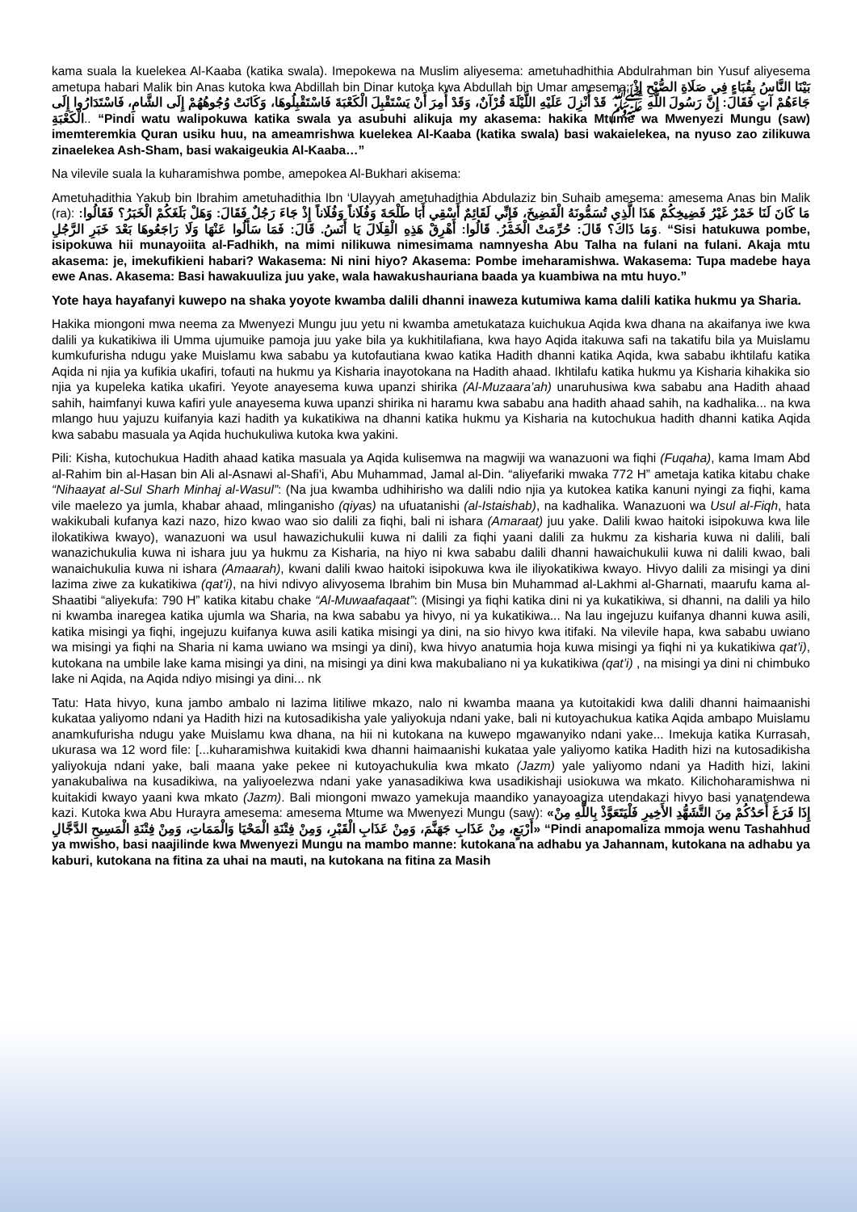kama suala la kuelekea Al-Kaaba (katika swala). Imepokewa na Muslim aliyesema: ametuhadhithia Abdulrahman bin Yusuf aliyesema ametupa habari Malik bin Anas kutoka kwa Abdillah bin Dinar kutoka kwa Abdullah bin Umar amesema: بَيْنَا النَّاسُ بِقُبَاءٍ فِي صَلَاةِ الصُّبْحِ إِذْ جَاءَهُمْ آتٍ فَقَالَ: إِنَّ رَسُولَ اللَّهِ ﷺ قَدْ أُنْزِلَ عَلَيْهِ اللَّيْلَةَ قُرْآنٌ، وَقَدْ أُمِرَ أَنْ يَسْتَقْبِلَ الْكَعْبَةَ فَاسْتَقْبِلُوهَا، وَكَانَتْ وُجُوهُهُمْ إِلَى الشَّامِ، فَاسْتَدَارُوا إِلَى الْكَعْبَةِ.. “Pindi watu walipokuwa katika swala ya asubuhi alikuja my akasema: hakika Mtume wa Mwenyezi Mungu (saw) imemteremkia Quran usiku huu, na ameamrishwa kuelekea Al-Kaaba (katika swala) basi wakaielekea, na nyuso zao zilikuwa zinaelekea Ash-Sham, basi wakaigeukia Al-Kaaba…”
Na vilevile suala la kuharamishwa pombe, amepokea Al-Bukhari akisema:
Ametuhadithia Yakub bin Ibrahim ametuhadithia Ibn ‘Ulayyah ametuhadithia Abdulaziz bin Suhaib amesema: amesema Anas bin Malik (ra): مَا كَانَ لَنَا خَمْرٌ غَيْرُ فَضِيخِكُمْ هَذَا الَّذِي تُسَمُّونَهُ الْفَضِيخَ، فَإِنِّي لَقَائِمٌ أَسْقِي أَبَا طَلْحَةَ وَفُلَاناً وَفُلَاناً إِذْ جَاءَ رَجُلٌ فَقَالَ: وَهَلْ بَلَغَكُمْ الْخَبَرُ؟ فَقَالُوا: وَمَا ذَاكَ؟ قَالَ: حُرِّمَتْ الْخَمْرُ. قَالُوا: أَهْرِقْ هَذِهِ الْقِلَالَ يَا أَنَسُ. قَالَ: فَمَا سَأَلُوا عَنْهَا وَلَا رَاجَعُوهَا بَعْدَ خَبَرِ الرَّجُلِ. “Sisi hatukuwa pombe, isipokuwa hii munayoiita al-Fadhikh, na mimi nilikuwa nimesimama namnyesha Abu Talha na fulani na fulani. Akaja mtu akasema: je, imekufikieni habari? Wakasema: Ni nini hiyo? Akasema: Pombe imeharamishwa. Wakasema: Tupa madebe haya ewe Anas. Akasema: Basi hawakuuliza juu yake, wala hawakushauriana baada ya kuambiwa na mtu huyo.”
Yote haya hayafanyi kuwepo na shaka yoyote kwamba dalili dhanni inaweza kutumiwa kama dalili katika hukmu ya Sharia.
Hakika miongoni mwa neema za Mwenyezi Mungu juu yetu ni kwamba ametukataza kuichukua Aqida kwa dhana na akaifanya iwe kwa dalili ya kukatikiwa ili Umma ujumuike pamoja juu yake bila ya kukhitilafiana, kwa hayo Aqida itakuwa safi na takatifu bila ya Muislamu kumkufurisha ndugu yake Muislamu kwa sababu ya kutofautiana kwao katika Hadith dhanni katika Aqida, kwa sababu ikhtilafu katika Aqida ni njia ya kufikia ukafiri, tofauti na hukmu ya Kisharia inayotokana na Hadith ahaad. Ikhtilafu katika hukmu ya Kisharia kihakika sio njia ya kupeleka katika ukafiri. Yeyote anayesema kuwa upanzi shirika (Al-Muzaara’ah) unaruhusiwa kwa sababu ana Hadith ahaad sahih, haimfanyi kuwa kafiri yule anayesema kuwa upanzi shirika ni haramu kwa sababu ana hadith ahaad sahih, na kadhalika... na kwa mlango huu yajuzu kuifanyia kazi hadith ya kukatikiwa na dhanni katika hukmu ya Kisharia na kutochukua hadith dhanni katika Aqida kwa sababu masuala ya Aqida huchukuliwa kutoka kwa yakini.
Pili: Kisha, kutochukua Hadith ahaad katika masuala ya Aqida kulisemwa na magwiji wa wanazuoni wa fiqhi (Fuqaha), kama Imam Abd al-Rahim bin al-Hasan bin Ali al-Asnawi al-Shafi'i, Abu Muhammad, Jamal al-Din. “aliyefariki mwaka 772 H” ametaja katika kitabu chake “Nihaayat al-Sul Sharh Minhaj al-Wasul”: (Na jua kwamba udhihirisho wa dalili ndio njia ya kutokea katika kanuni nyingi za fiqhi, kama vile maelezo ya jumla, khabar ahaad, mlinganisho (qiyas) na ufuatanishi (al-Istaishab), na kadhalika. Wanazuoni wa Usul al-Fiqh, hata wakikubali kufanya kazi nazo, hizo kwao wao sio dalili za fiqhi, bali ni ishara (Amaraat) juu yake. Dalili kwao haitoki isipokuwa kwa lile ilokatikiwa kwayo), wanazuoni wa usul hawazichukulii kuwa ni dalili za fiqhi yaani dalili za hukmu za kisharia kuwa ni dalili, bali wanazichukulia kuwa ni ishara juu ya hukmu za Kisharia, na hiyo ni kwa sababu dalili dhanni hawaichukulii kuwa ni dalili kwao, bali wanaichukulia kuwa ni ishara (Amaarah), kwani dalili kwao haitoki isipokuwa kwa ile iliyokatikiwa kwayo. Hivyo dalili za misingi ya dini lazima ziwe za kukatikiwa (qat’i), na hivi ndivyo alivyosema Ibrahim bin Musa bin Muhammad al-Lakhmi al-Gharnati, maarufu kama al-Shaatibi “aliyekufa: 790 H” katika kitabu chake “Al-Muwaafaqaat”: (Misingi ya fiqhi katika dini ni ya kukatikiwa, si dhanni, na dalili ya hilo ni kwamba inaregea katika ujumla wa Sharia, na kwa sababu ya hivyo, ni ya kukatikiwa... Na lau ingejuzu kuifanya dhanni kuwa asili, katika misingi ya fiqhi, ingejuzu kuifanya kuwa asili katika misingi ya dini, na sio hivyo kwa itifaki. Na vilevile hapa, kwa sababu uwiano wa misingi ya fiqhi na Sharia ni kama uwiano wa msingi ya dini), kwa hivyo anatumia hoja kuwa misingi ya fiqhi ni ya kukatikiwa qat’i), kutokana na umbile lake kama misingi ya dini, na misingi ya dini kwa makubaliano ni ya kukatikiwa (qat’i) , na misingi ya dini ni chimbuko lake ni Aqida, na Aqida ndiyo misingi ya dini... nk
Tatu: Hata hivyo, kuna jambo ambalo ni lazima litiliwe mkazo, nalo ni kwamba maana ya kutoitakidi kwa dalili dhanni haimaanishi kukataa yaliyomo ndani ya Hadith hizi na kutosadikisha yale yaliyokuja ndani yake, bali ni kutoyachukua katika Aqida ambapo Muislamu anamkufurisha ndugu yake Muislamu kwa dhana, na hii ni kutokana na kuwepo mgawanyiko ndani yake... Imekuja katika Kurrasah, ukurasa wa 12 word file: [...kuharamishwa kuitakidi kwa dhanni haimaanishi kukataa yale yaliyomo katika Hadith hizi na kutosadikisha yaliyokuja ndani yake, bali maana yake pekee ni kutoyachukulia kwa mkato (Jazm) yale yaliyomo ndani ya Hadith hizi, lakini yanakubaliwa na kusadikiwa, na yaliyoelezwa ndani yake yanasadikiwa kwa usadikishaji usiokuwa wa mkato. Kilichoharamishwa ni kuitakidi kwayo yaani kwa mkato (Jazm). Bali miongoni mwazo yamekuja maandiko yanayoagiza utendakazi hivyo basi yanatendewa kazi. Kutoka kwa Abu Hurayra amesema: amesema Mtume wa Mwenyezi Mungu (saw): «إِذَا فَرَغَ أَحَدُكُمْ مِنَ التَّشَهُّدِ الأَخِيرِ فَلْيَتَعَوَّذْ بِاللَّهِ مِنْ أَرْبَعٍ، مِنْ عَذَابِ جَهَنَّمَ، وَمِنْ عَذَابِ الْقَبْرِ، وَمِنْ فِتْنَةِ الْمَحْيَا وَالْمَمَاتِ، وَمِنْ فِتْنَةِ الْمَسِيحِ الدَّجَّالِ» “Pindi anapomaliza mmoja wenu Tashahhud ya mwisho, basi naajilinde kwa Mwenyezi Mungu na mambo manne: kutokana na adhabu ya Jahannam, kutokana na adhabu ya kaburi, kutokana na fitina za uhai na mauti, na kutokana na fitina za Masih